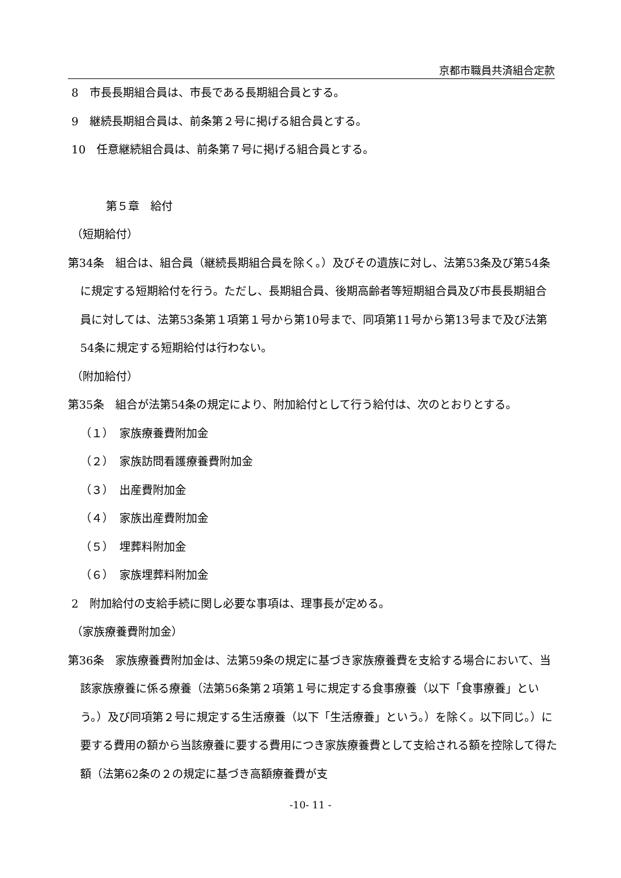京都市職員共済組合定款
8　市長長期組合員は、市長である長期組合員とする。
9　継続長期組合員は、前条第２号に掲げる組合員とする。
10　任意継続組合員は、前条第７号に掲げる組合員とする。
第５章　給付
（短期給付）
第34条　組合は、組合員（継続長期組合員を除く。）及びその遺族に対し、法第53条及び第54条に規定する短期給付を行う。ただし、長期組合員、後期高齢者等短期組合員及び市長長期組合員に対しては、法第53条第１項第１号から第10号まで、同項第11号から第13号まで及び法第54条に規定する短期給付は行わない。
（附加給付）
第35条　組合が法第54条の規定により、附加給付として行う給付は、次のとおりとする。
（１）　家族療養費附加金
（２）　家族訪問看護療養費附加金
（３）　出産費附加金
（４）　家族出産費附加金
（５）　埋葬料附加金
（６）　家族埋葬料附加金
2　附加給付の支給手続に関し必要な事項は、理事長が定める。
（家族療養費附加金）
第36条　家族療養費附加金は、法第59条の規定に基づき家族療養費を支給する場合において、当該家族療養に係る療養（法第56条第２項第１号に規定する食事療養（以下「食事療養」という。）及び同項第２号に規定する生活療養（以下「生活療養」という。）を除く。以下同じ。）に要する費用の額から当該療養に要する費用につき家族療養費として支給される額を控除して得た額（法第62条の２の規定に基づき高額療養費が支
-10- 11 -